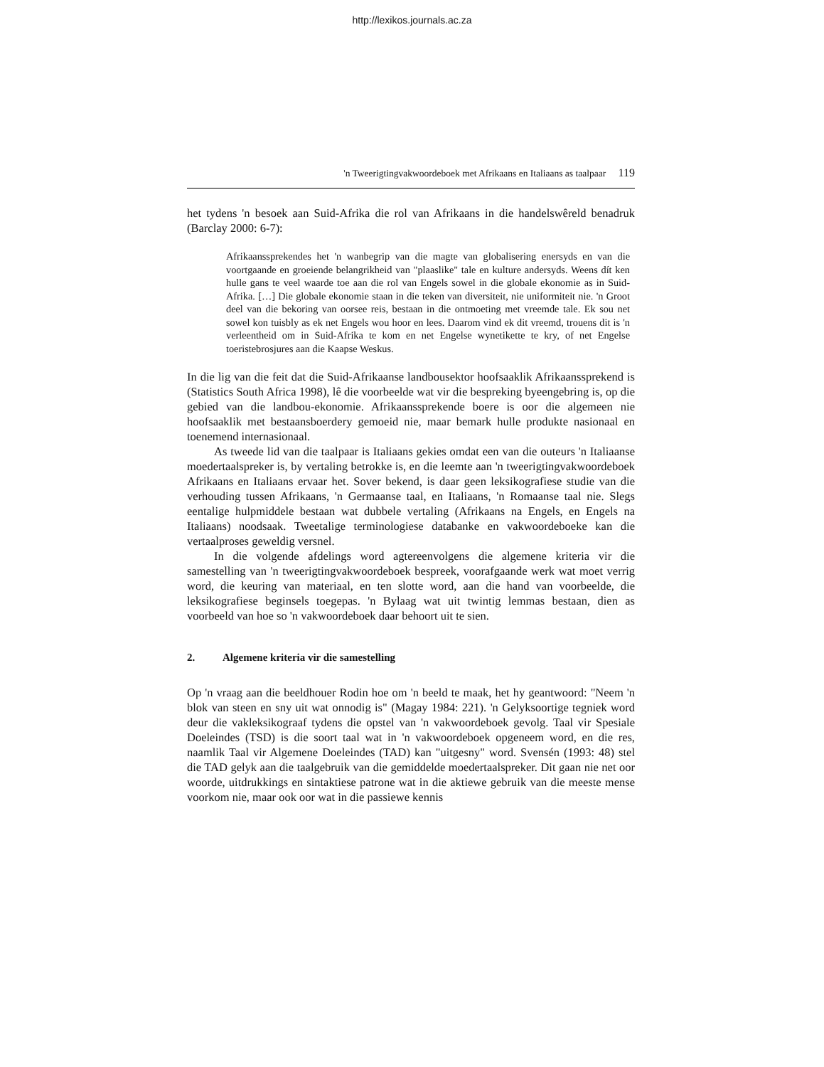http://lexikos.journals.ac.za
'n Tweerigtingvakwoordeboek met Afrikaans en Italiaans as taalpaar 119
het tydens 'n besoek aan Suid-Afrika die rol van Afrikaans in die handelswêreld benadruk (Barclay 2000: 6-7):
Afrikaanssprekendes het 'n wanbegrip van die magte van globalisering enersyds en van die voortgaande en groeiende belangrikheid van "plaaslike" tale en kulture andersyds. Weens dít ken hulle gans te veel waarde toe aan die rol van Engels sowel in die globale ekonomie as in Suid-Afrika. […] Die globale ekonomie staan in die teken van diversiteit, nie uniformiteit nie. 'n Groot deel van die bekoring van oorsee reis, bestaan in die ontmoeting met vreemde tale. Ek sou net sowel kon tuisbly as ek net Engels wou hoor en lees. Daarom vind ek dit vreemd, trouens dit is 'n verleentheid om in Suid-Afrika te kom en net Engelse wynetikette te kry, of net Engelse toeristebrosjures aan die Kaapse Weskus.
In die lig van die feit dat die Suid-Afrikaanse landbousektor hoofsaaklik Afrikaanssprekend is (Statistics South Africa 1998), lê die voorbeelde wat vir die bespreking byeengebring is, op die gebied van die landbou-ekonomie. Afrikaanssprekende boere is oor die algemeen nie hoofsaaklik met bestaansboerdery gemoeid nie, maar bemark hulle produkte nasionaal en toenemend internasionaal.
As tweede lid van die taalpaar is Italiaans gekies omdat een van die outeurs 'n Italiaanse moedertaalspreker is, by vertaling betrokke is, en die leemte aan 'n tweerigtingvakwoordeboek Afrikaans en Italiaans ervaar het. Sover bekend, is daar geen leksikografiese studie van die verhouding tussen Afrikaans, 'n Germaanse taal, en Italiaans, 'n Romaanse taal nie. Slegs eentalige hulpmiddele bestaan wat dubbele vertaling (Afrikaans na Engels, en Engels na Italiaans) noodsaak. Tweetalige terminologiese databanke en vakwoordeboeke kan die vertaalproses geweldig versnel.
In die volgende afdelings word agtereenvolgens die algemene kriteria vir die samestelling van 'n tweerigtingvakwoordeboek bespreek, voorafgaande werk wat moet verrig word, die keuring van materiaal, en ten slotte word, aan die hand van voorbeelde, die leksikografiese beginsels toegepas. 'n Bylaag wat uit twintig lemmas bestaan, dien as voorbeeld van hoe so 'n vakwoordeboek daar behoort uit te sien.
2. Algemene kriteria vir die samestelling
Op 'n vraag aan die beeldhouer Rodin hoe om 'n beeld te maak, het hy geantwoord: "Neem 'n blok van steen en sny uit wat onnodig is" (Magay 1984: 221). 'n Gelyksoortige tegniek word deur die vakleksikograaf tydens die opstel van 'n vakwoordeboek gevolg. Taal vir Spesiale Doeleindes (TSD) is die soort taal wat in 'n vakwoordeboek opgeneem word, en die res, naamlik Taal vir Algemene Doeleindes (TAD) kan "uitgesny" word. Svensén (1993: 48) stel die TAD gelyk aan die taalgebruik van die gemiddelde moedertaalspreker. Dit gaan nie net oor woorde, uitdrukkings en sintaktiese patrone wat in die aktiewe gebruik van die meeste mense voorkom nie, maar ook oor wat in die passiewe kennis